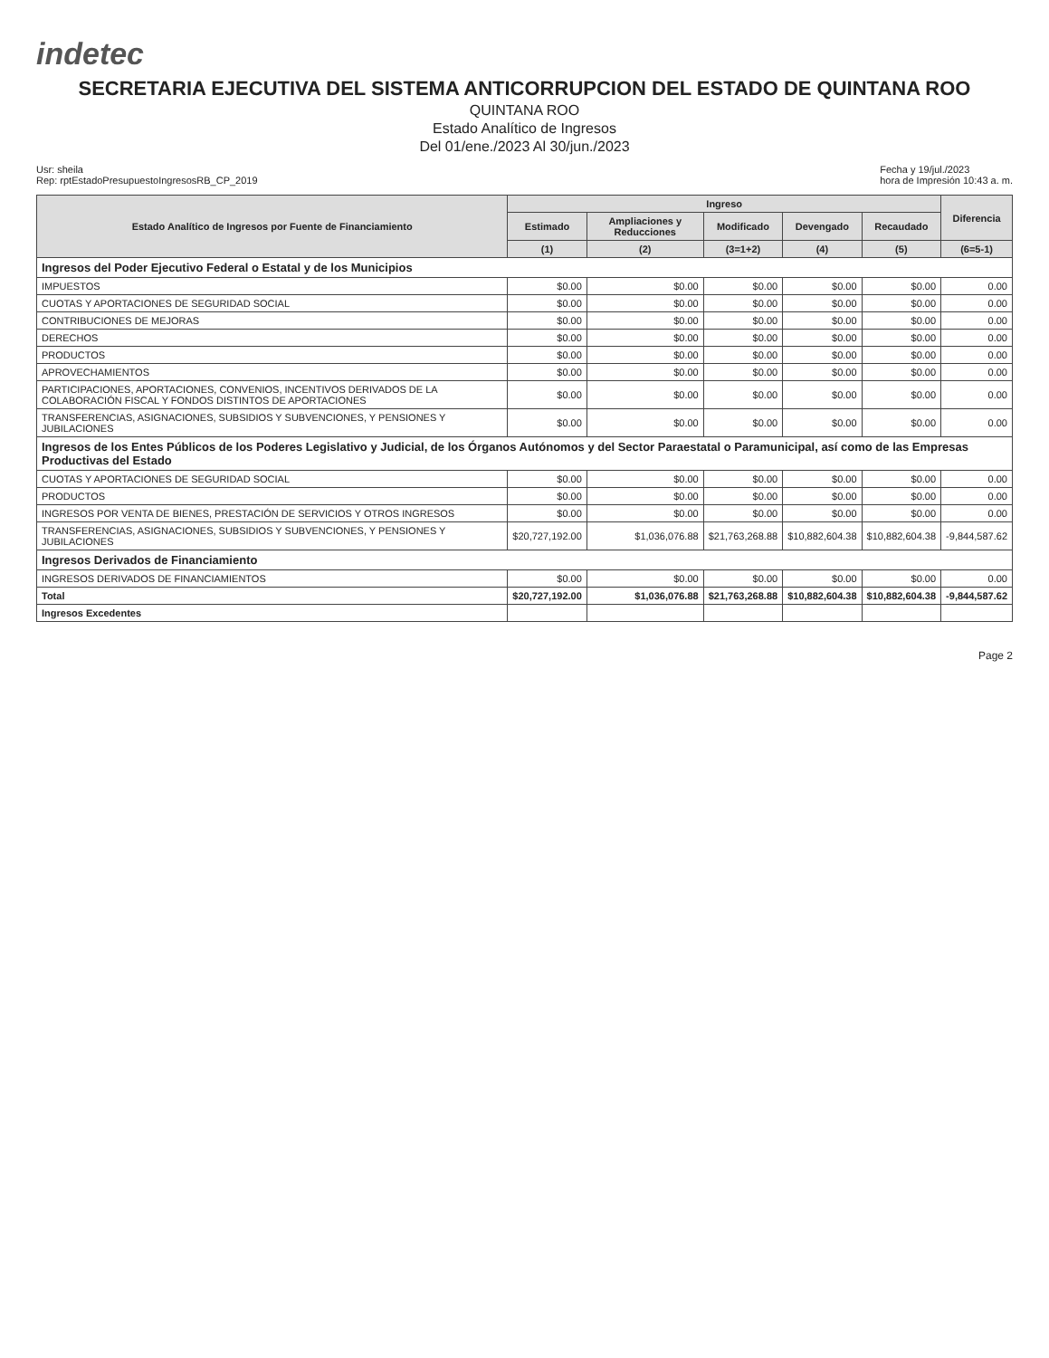indetec
SECRETARIA EJECUTIVA DEL SISTEMA ANTICORRUPCION DEL ESTADO DE QUINTANA ROO
QUINTANA ROO
Estado Analítico de Ingresos
Del 01/ene./2023 Al 30/jun./2023
Usr: sheila
Rep: rptEstadoPresupuestoIngresosRB_CP_2019
Fecha y 19/jul./2023
hora de Impresión 10:43 a. m.
| Estado Analítico de Ingresos por Fuente de Financiamiento | Ingreso | | | | | Diferencia |
| --- | --- | --- | --- | --- | --- | --- |
| | Estimado | Ampliaciones y Reducciones | Modificado | Devengado | Recaudado | |
| | (1) | (2) | (3=1+2) | (4) | (5) | (6=5-1) |
| Ingresos del Poder Ejecutivo Federal o Estatal y de los Municipios | | | | | | |
| IMPUESTOS | $0.00 | $0.00 | $0.00 | $0.00 | $0.00 | 0.00 |
| CUOTAS Y APORTACIONES DE SEGURIDAD SOCIAL | $0.00 | $0.00 | $0.00 | $0.00 | $0.00 | 0.00 |
| CONTRIBUCIONES DE MEJORAS | $0.00 | $0.00 | $0.00 | $0.00 | $0.00 | 0.00 |
| DERECHOS | $0.00 | $0.00 | $0.00 | $0.00 | $0.00 | 0.00 |
| PRODUCTOS | $0.00 | $0.00 | $0.00 | $0.00 | $0.00 | 0.00 |
| APROVECHAMIENTOS | $0.00 | $0.00 | $0.00 | $0.00 | $0.00 | 0.00 |
| PARTICIPACIONES, APORTACIONES, CONVENIOS, INCENTIVOS DERIVADOS DE LA COLABORACIÓN FISCAL Y FONDOS DISTINTOS DE APORTACIONES | $0.00 | $0.00 | $0.00 | $0.00 | $0.00 | 0.00 |
| TRANSFERENCIAS, ASIGNACIONES, SUBSIDIOS Y SUBVENCIONES, Y PENSIONES Y JUBILACIONES | $0.00 | $0.00 | $0.00 | $0.00 | $0.00 | 0.00 |
| Ingresos de los Entes Públicos de los Poderes Legislativo y Judicial, de los Órganos Autónomos y del Sector Paraestatal o Paramunicipal, así como de las Empresas Productivas del Estado | | | | | | |
| CUOTAS Y APORTACIONES DE SEGURIDAD SOCIAL | $0.00 | $0.00 | $0.00 | $0.00 | $0.00 | 0.00 |
| PRODUCTOS | $0.00 | $0.00 | $0.00 | $0.00 | $0.00 | 0.00 |
| INGRESOS POR VENTA DE BIENES, PRESTACIÓN DE SERVICIOS Y OTROS INGRESOS | $0.00 | $0.00 | $0.00 | $0.00 | $0.00 | 0.00 |
| TRANSFERENCIAS, ASIGNACIONES, SUBSIDIOS Y SUBVENCIONES, Y PENSIONES Y JUBILACIONES | $20,727,192.00 | $1,036,076.88 | $21,763,268.88 | $10,882,604.38 | $10,882,604.38 | -9,844,587.62 |
| Ingresos Derivados de Financiamiento | | | | | | |
| INGRESOS DERIVADOS DE FINANCIAMIENTOS | $0.00 | $0.00 | $0.00 | $0.00 | $0.00 | 0.00 |
| Total | $20,727,192.00 | $1,036,076.88 | $21,763,268.88 | $10,882,604.38 | $10,882,604.38 | -9,844,587.62 |
| Ingresos Excedentes | | | | | | |
Page 2